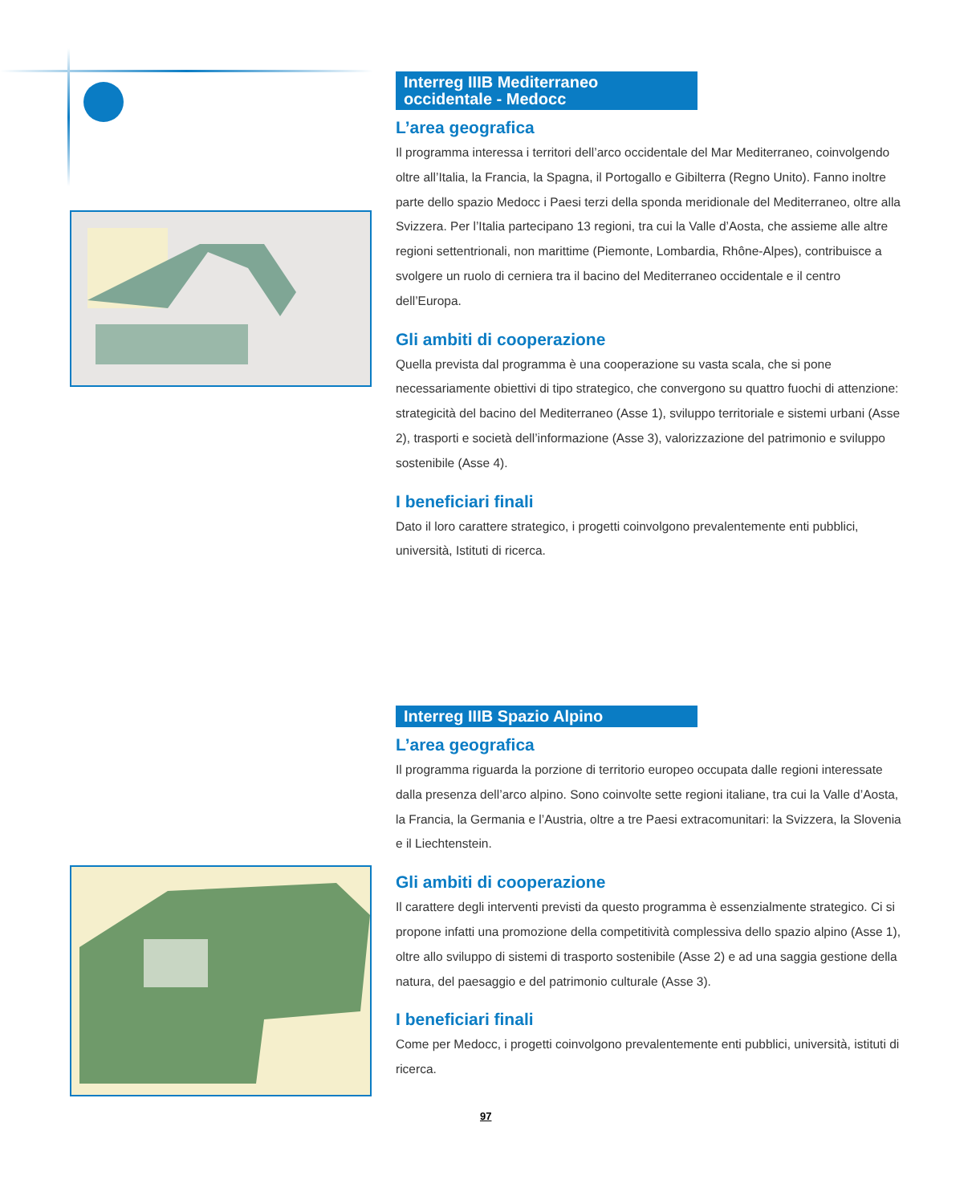Interreg IIIB Mediterraneo
occidentale - Medocc
L’area geografica
Il programma interessa i territori dell’arco occidentale del Mar Mediterraneo, coinvolgendo oltre all’Italia, la Francia, la Spagna, il Portogallo e Gibilterra (Regno Unito). Fanno inoltre parte dello spazio Medocc i Paesi terzi della sponda meridionale del Mediterraneo, oltre alla Svizzera. Per l’Italia partecipano 13 regioni, tra cui la Valle d’Aosta, che assieme alle altre regioni settentrionali, non marittime (Piemonte, Lombardia, Rhône-Alpes), contribuisce a svolgere un ruolo di cerniera tra il bacino del Mediterraneo occidentale e il centro dell’Europa.
Gli ambiti di cooperazione
Quella prevista dal programma è una cooperazione su vasta scala, che si pone necessariamente obiettivi di tipo strategico, che convergono su quattro fuochi di attenzione: strategicità del bacino del Mediterraneo (Asse 1), sviluppo territoriale e sistemi urbani (Asse 2), trasporti e società dell’informazione (Asse 3), valorizzazione del patrimonio e sviluppo sostenibile (Asse 4).
I beneficiari finali
Dato il loro carattere strategico, i progetti coinvolgono prevalentemente enti pubblici, università, Istituti di ricerca.
Interreg IIIB Spazio Alpino
L’area geografica
Il programma riguarda la porzione di territorio europeo occupata dalle regioni interessate dalla presenza dell’arco alpino. Sono coinvolte sette regioni italiane, tra cui la Valle d’Aosta, la Francia, la Germania e l’Austria, oltre a tre Paesi extracomunitari: la Svizzera, la Slovenia e il Liechtenstein.
Gli ambiti di cooperazione
Il carattere degli interventi previsti da questo programma è essenzialmente strategico. Ci si propone infatti una promozione della competitività complessiva dello spazio alpino (Asse 1), oltre allo sviluppo di sistemi di trasporto sostenibile (Asse 2) e ad una saggia gestione della natura, del paesaggio e del patrimonio culturale (Asse 3).
I beneficiari finali
Come per Medocc, i progetti coinvolgono prevalentemente enti pubblici, università, istituti di ricerca.
97